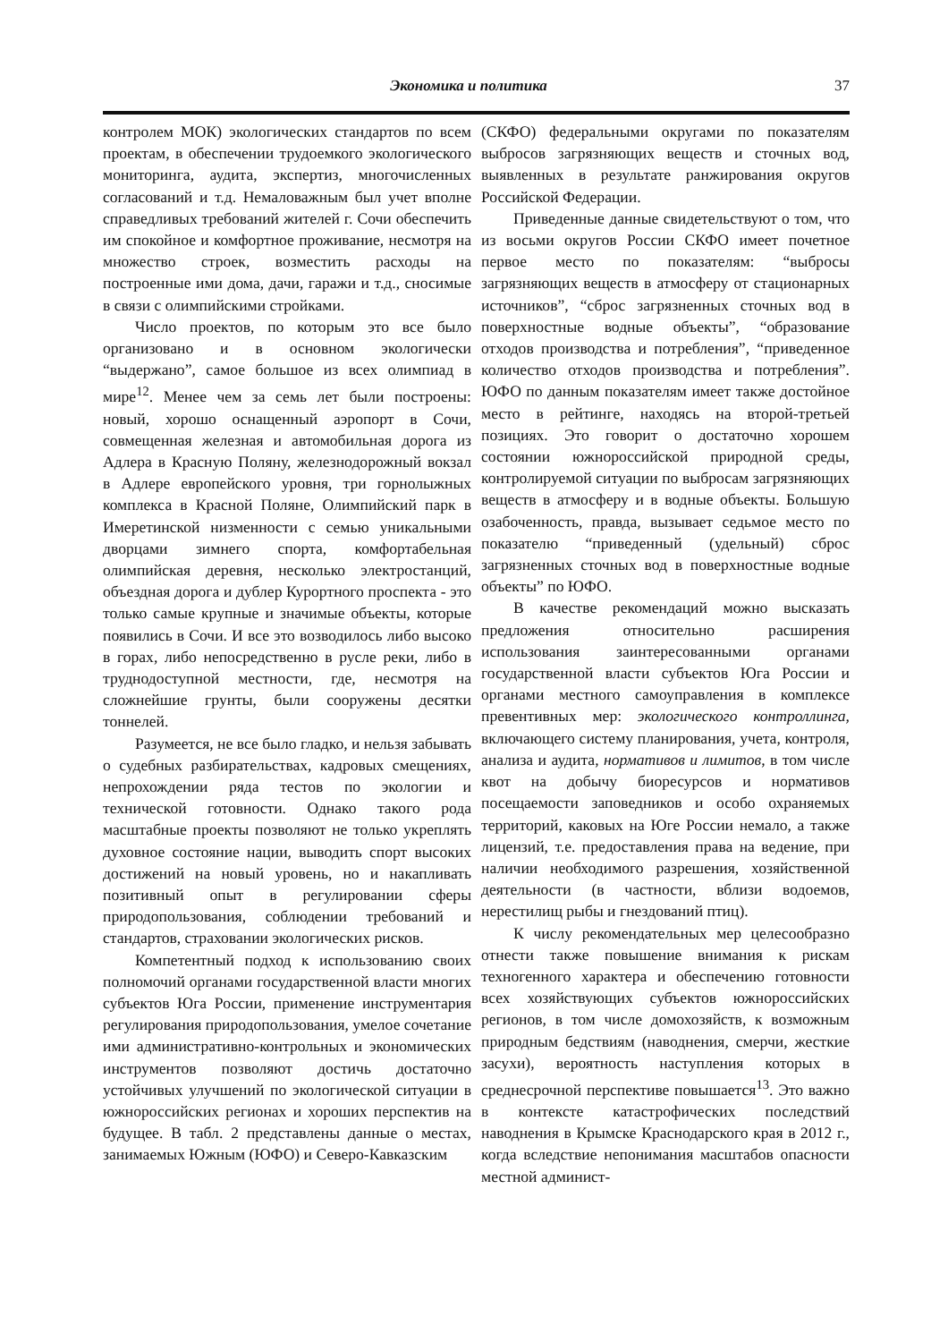Экономика и политика 37
контролем МОК) экологических стандартов по всем проектам, в обеспечении трудоемкого экологического мониторинга, аудита, экспертиз, многочисленных согласований и т.д. Немаловажным был учет вполне справедливых требований жителей г. Сочи обеспечить им спокойное и комфортное проживание, несмотря на множество строек, возместить расходы на построенные ими дома, дачи, гаражи и т.д., сносимые в связи с олимпийскими стройками.
Число проектов, по которым это все было организовано и в основном экологически “выдержано”, самое большое из всех олимпиад в мире<sup>12</sup>. Менее чем за семь лет были построены: новый, хорошо оснащенный аэропорт в Сочи, совмещенная железная и автомобильная дорога из Адлера в Красную Поляну, железнодорожный вокзал в Адлере европейского уровня, три горнолыжных комплекса в Красной Поляне, Олимпийский парк в Имеретинской низменности с семью уникальными дворцами зимнего спорта, комфортабельная олимпийская деревня, несколько электростанций, объездная дорога и дублер Курортного проспекта - это только самые крупные и значимые объекты, которые появились в Сочи. И все это возводилось либо высоко в горах, либо непосредственно в русле реки, либо в труднодоступной местности, где, несмотря на сложнейшие грунты, были сооружены десятки тоннелей.
Разумеется, не все было гладко, и нельзя забывать о судебных разбирательствах, кадровых смещениях, непрохождении ряда тестов по экологии и технической готовности. Однако такого рода масштабные проекты позволяют не только укреплять духовное состояние нации, выводить спорт высоких достижений на новый уровень, но и накапливать позитивный опыт в регулировании сферы природопользования, соблюдении требований и стандартов, страховании экологических рисков.
Компетентный подход к использованию своих полномочий органами государственной власти многих субъектов Юга России, применение инструментария регулирования природопользования, умелое сочетание ими административно-контрольных и экономических инструментов позволяют достичь достаточно устойчивых улучшений по экологической ситуации в южнороссийских регионах и хороших перспектив на будущее. В табл. 2 представлены данные о местах, занимаемых Южным (ЮФО) и Северо-Кавказским
(СКФО) федеральными округами по показателям выбросов загрязняющих веществ и сточных вод, выявленных в результате ранжирования округов Российской Федерации.
Приведенные данные свидетельствуют о том, что из восьми округов России СКФО имеет почетное первое место по показателям: “выбросы загрязняющих веществ в атмосферу от стационарных источников”, “сброс загрязненных сточных вод в поверхностные водные объекты”, “образование отходов производства и потребления”, “приведенное количество отходов производства и потребления”. ЮФО по данным показателям имеет также достойное место в рейтинге, находясь на второй-третьей позициях. Это говорит о достаточно хорошем состоянии южнороссийской природной среды, контролируемой ситуации по выбросам загрязняющих веществ в атмосферу и в водные объекты. Большую озабоченность, правда, вызывает седьмое место по показателю “приведенный (удельный) сброс загрязненных сточных вод в поверхностные водные объекты” по ЮФО.
В качестве рекомендаций можно высказать предложения относительно расширения использования заинтересованными органами государственной власти субъектов Юга России и органами местного самоуправления в комплексе превентивных мер: экологического контроллинга, включающего систему планирования, учета, контроля, анализа и аудита, нормативов и лимитов, в том числе квот на добычу биоресурсов и нормативов посещаемости заповедников и особо охраняемых территорий, каковых на Юге России немало, а также лицензий, т.е. предоставления права на ведение, при наличии необходимого разрешения, хозяйственной деятельности (в частности, вблизи водоемов, нерестилищ рыбы и гнездований птиц).
К числу рекомендательных мер целесообразно отнести также повышение внимания к рискам техногенного характера и обеспечению готовности всех хозяйствующих субъектов южнороссийских регионов, в том числе домохозяйств, к возможным природным бедствиям (наводнения, смерчи, жесткие засухи), вероятность наступления которых в среднесрочной перспективе повышается<sup>13</sup>. Это важно в контексте катастрофических последствий наводнения в Крымске Краснодарского края в 2012 г., когда вследствие непонимания масштабов опасности местной админист-